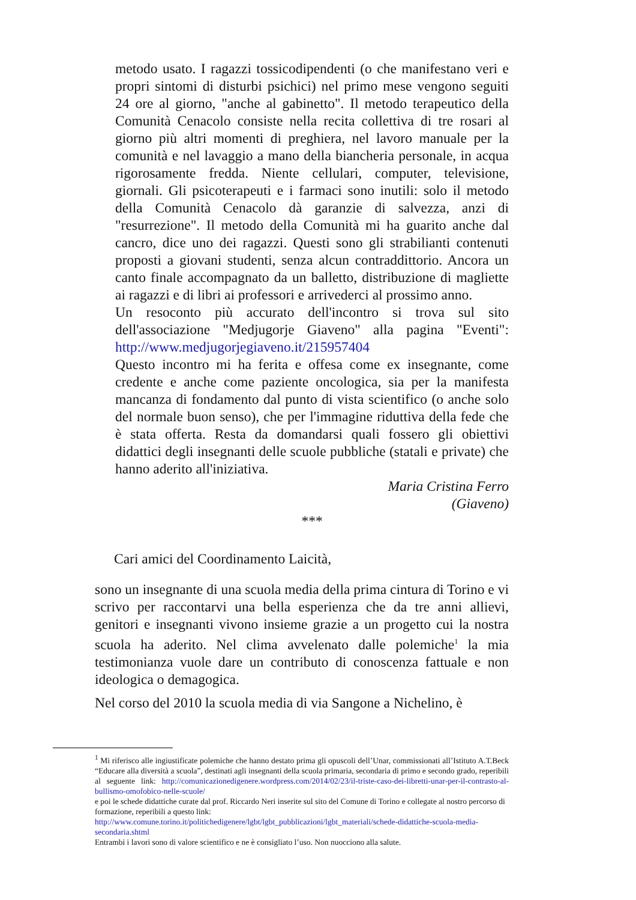metodo usato. I ragazzi tossicodipendenti (o che manifestano veri e propri sintomi di disturbi psichici) nel primo mese vengono seguiti 24 ore al giorno, "anche al gabinetto". Il metodo terapeutico della Comunità Cenacolo consiste nella recita collettiva di tre rosari al giorno più altri momenti di preghiera, nel lavoro manuale per la comunità e nel lavaggio a mano della biancheria personale, in acqua rigorosamente fredda. Niente cellulari, computer, televisione, giornali. Gli psicoterapeuti e i farmaci sono inutili: solo il metodo della Comunità Cenacolo dà garanzie di salvezza, anzi di "resurrezione". Il metodo della Comunità mi ha guarito anche dal cancro, dice uno dei ragazzi. Questi sono gli strabilianti contenuti proposti a giovani studenti, senza alcun contraddittorio. Ancora un canto finale accompagnato da un balletto, distribuzione di magliette ai ragazzi e di libri ai professori e arrivederci al prossimo anno.
Un resoconto più accurato dell'incontro si trova sul sito dell'associazione "Medjugorje Giaveno" alla pagina "Eventi": http://www.medjugorjegiaveno.it/215957404
Questo incontro mi ha ferita e offesa come ex insegnante, come credente e anche come paziente oncologica, sia per la manifesta mancanza di fondamento dal punto di vista scientifico (o anche solo del normale buon senso), che per l'immagine riduttiva della fede che è stata offerta. Resta da domandarsi quali fossero gli obiettivi didattici degli insegnanti delle scuole pubbliche (statali e private) che hanno aderito all'iniziativa.
Maria Cristina Ferro
(Giaveno)
***
Cari amici del Coordinamento Laicità,
sono un insegnante di una scuola media della prima cintura di Torino e vi scrivo per raccontarvi una bella esperienza che da tre anni allievi, genitori e insegnanti vivono insieme grazie a un progetto cui la nostra scuola ha aderito. Nel clima avvelenato dalle polemiche<sup>1</sup> la mia testimonianza vuole dare un contributo di conoscenza fattuale e non ideologica o demagogica.
Nel corso del 2010 la scuola media di via Sangone a Nichelino, è
<sup>1</sup> Mi riferisco alle ingiustificate polemiche che hanno destato prima gli opuscoli dell’Unar, commissionati all’Istituto A.T.Beck “Educare alla diversità a scuola”, destinati agli insegnanti della scuola primaria, secondaria di primo e secondo grado, reperibili al seguente link: http://comunicazionedigenere.wordpress.com/2014/02/23/il-triste-caso-dei-libretti-unar-per-il-contrasto-al-bullismo-omofobico-nelle-scuole/
e poi le schede didattiche curate dal prof. Riccardo Neri inserite sul sito del Comune di Torino e collegate al nostro percorso di formazione, reperibili a questo link:
http://www.comune.torino.it/politichedigenere/lgbt/lgbt_pubblicazioni/lgbt_materiali/schede-didattiche-scuola-media-secondaria.shtml
Entrambi i lavori sono di valore scientifico e ne è consigliato l’uso. Non nuocciono alla salute.